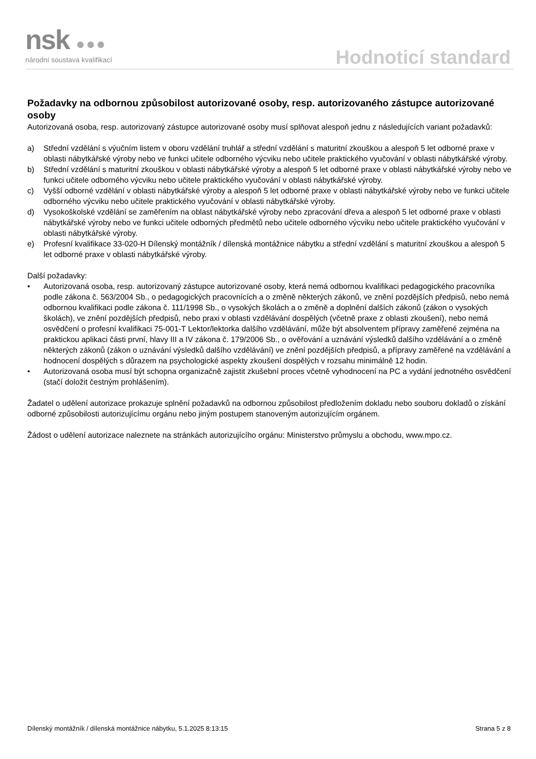nsk ●●●
národní soustava kvalifikací Hodnoticí standard
Požadavky na odbornou způsobilost autorizované osoby, resp. autorizovaného zástupce autorizované osoby
Autorizovaná osoba, resp. autorizovaný zástupce autorizované osoby musí splňovat alespoň jednu z následujících variant požadavků:
a) Střední vzdělání s výučním listem v oboru vzdělání truhlář a střední vzdělání s maturitní zkouškou a alespoň 5 let odborné praxe v oblasti nábytkářské výroby nebo ve funkci učitele odborného výcviku nebo učitele praktického vyučování v oblasti nábytkářské výroby.
b) Střední vzdělání s maturitní zkouškou v oblasti nábytkářské výroby a alespoň 5 let odborné praxe v oblasti nábytkářské výroby nebo ve funkci učitele odborného výcviku nebo učitele praktického vyučování v oblasti nábytkářské výroby.
c) Vyšší odborné vzdělání v oblasti nábytkářské výroby a alespoň 5 let odborné praxe v oblasti nábytkářské výroby nebo ve funkci učitele odborného výcviku nebo učitele praktického vyučování v oblasti nábytkářské výroby.
d) Vysokoškolské vzdělání se zaměřením na oblast nábytkářské výroby nebo zpracování dřeva a alespoň 5 let odborné praxe v oblasti nábytkářské výroby nebo ve funkci učitele odborných předmětů nebo učitele odborného výcviku nebo učitele praktického vyučování v oblasti nábytkářské výroby.
e) Profesní kvalifikace 33-020-H Dílenský montážník / dílenská montážnice nábytku a střední vzdělání s maturitní zkouškou a alespoň 5 let odborné praxe v oblasti nábytkářské výroby.
Další požadavky:
• Autorizovaná osoba, resp. autorizovaný zástupce autorizované osoby, která nemá odbornou kvalifikaci pedagogického pracovníka podle zákona č. 563/2004 Sb., o pedagogických pracovnících a o změně některých zákonů, ve znění pozdějších předpisů, nebo nemá odbornou kvalifikaci podle zákona č. 111/1998 Sb., o vysokých školách a o změně a doplnění dalších zákonů (zákon o vysokých školách), ve znění pozdějších předpisů, nebo praxi v oblasti vzdělávání dospělých (včetně praxe z oblasti zkoušení), nebo nemá osvědčení o profesní kvalifikaci 75-001-T Lektor/lektorka dalšího vzdělávání, může být absolventem přípravy zaměřené zejména na praktickou aplikaci části první, hlavy III a IV zákona č. 179/2006 Sb., o ověřování a uznávání výsledků dalšího vzdělávání a o změně některých zákonů (zákon o uznávání výsledků dalšího vzdělávání) ve znění pozdějších předpisů, a přípravy zaměřené na vzdělávání a hodnocení dospělých s důrazem na psychologické aspekty zkoušení dospělých v rozsahu minimálně 12 hodin.
• Autorizovaná osoba musí být schopna organizačně zajistit zkušební proces včetně vyhodnocení na PC a vydání jednotného osvědčení (stačí doložit čestným prohlášením).
Žadatel o udělení autorizace prokazuje splnění požadavků na odbornou způsobilost předložením dokladu nebo souboru dokladů o získání odborné způsobilosti autorizujícímu orgánu nebo jiným postupem stanoveným autorizujícím orgánem.
Žádost o udělení autorizace naleznete na stránkách autorizujícího orgánu: Ministerstvo průmyslu a obchodu, www.mpo.cz.
Dílenský montážník / dílenská montážnice nábytku, 5.1.2025 8:13:15 Strana 5 z 8